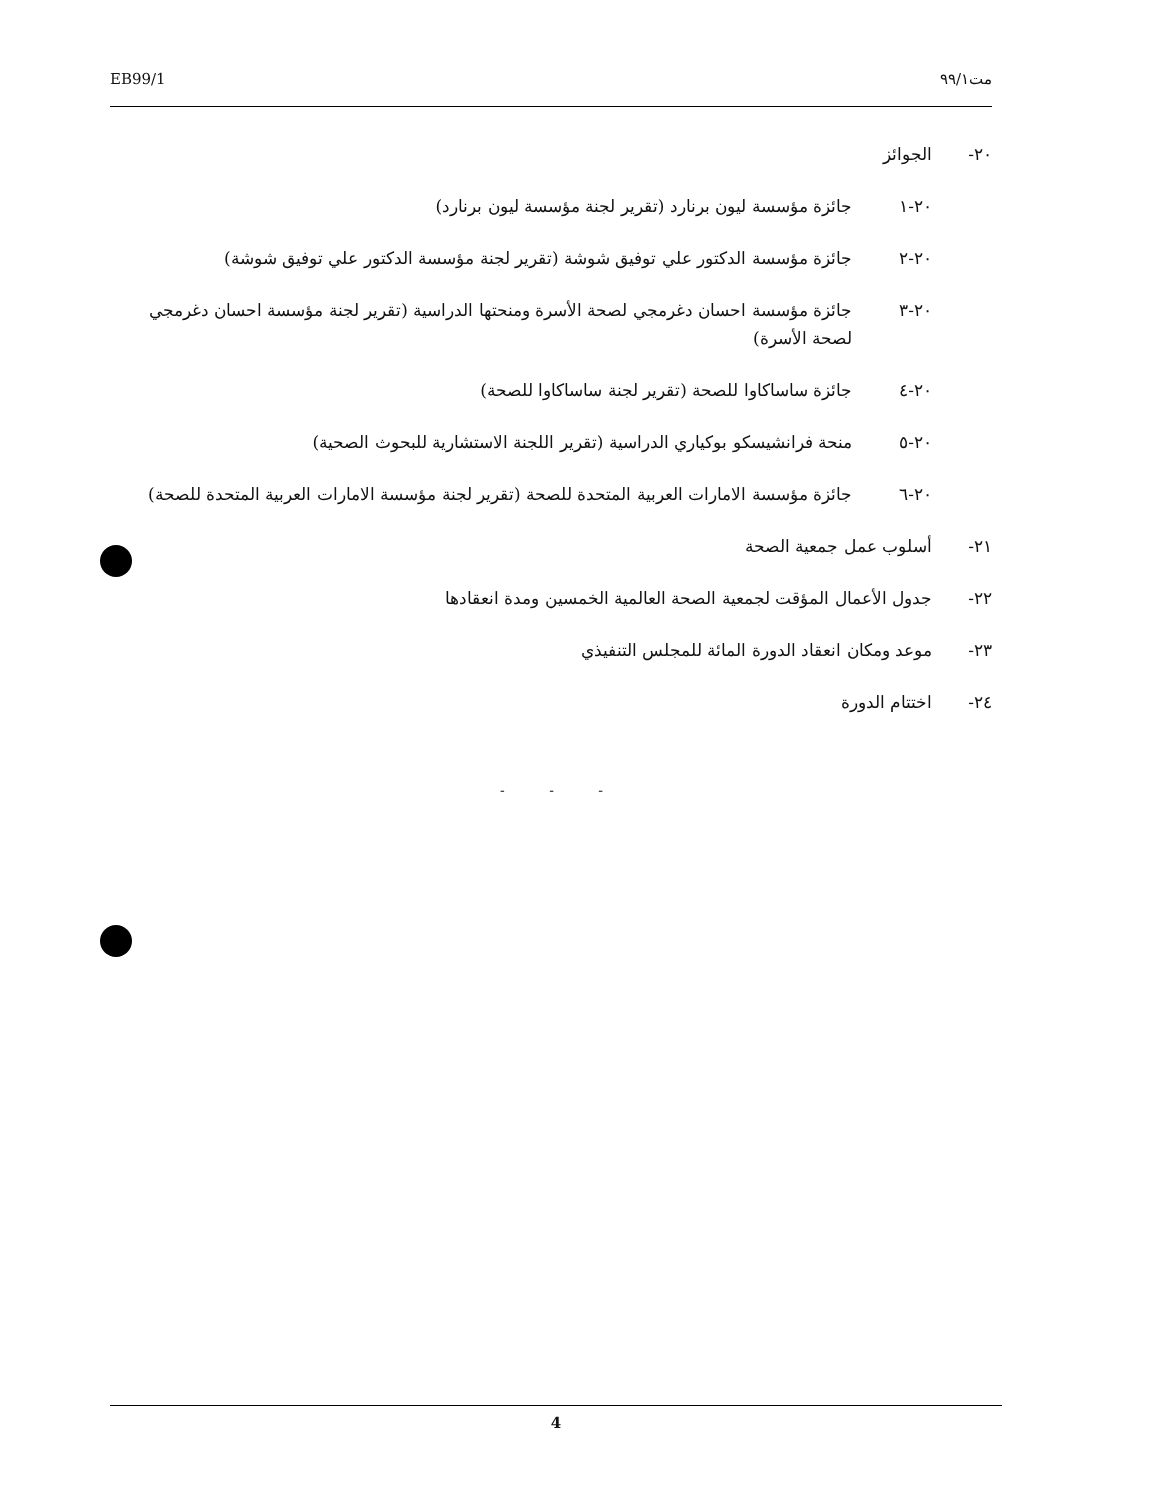EB99/1 مت٩٩/١
٢٠- الجوائز
٢٠-١ جائزة مؤسسة ليون برنارد (تقرير لجنة مؤسسة ليون برنارد)
٢٠-٢ جائزة مؤسسة الدكتور علي توفيق شوشة (تقرير لجنة مؤسسة الدكتور علي توفيق شوشة)
٢٠-٣ جائزة مؤسسة احسان دغرمجي لصحة الأسرة ومنحتها الدراسية (تقرير لجنة مؤسسة احسان دغرمجي لصحة الأسرة)
٢٠-٤ جائزة ساساكاوا للصحة (تقرير لجنة ساساكاوا للصحة)
٢٠-٥ منحة فرانشيسكو بوكياري الدراسية (تقرير اللجنة الاستشارية للبحوث الصحية)
٢٠-٦ جائزة مؤسسة الامارات العربية المتحدة للصحة (تقرير لجنة مؤسسة الامارات العربية المتحدة للصحة)
٢١- أسلوب عمل جمعية الصحة
٢٢- جدول الأعمال المؤقت لجمعية الصحة العالمية الخمسين ومدة انعقادها
٢٣- موعد ومكان انعقاد الدورة المائة للمجلس التنفيذي
٢٤- اختتام الدورة
- - -
4